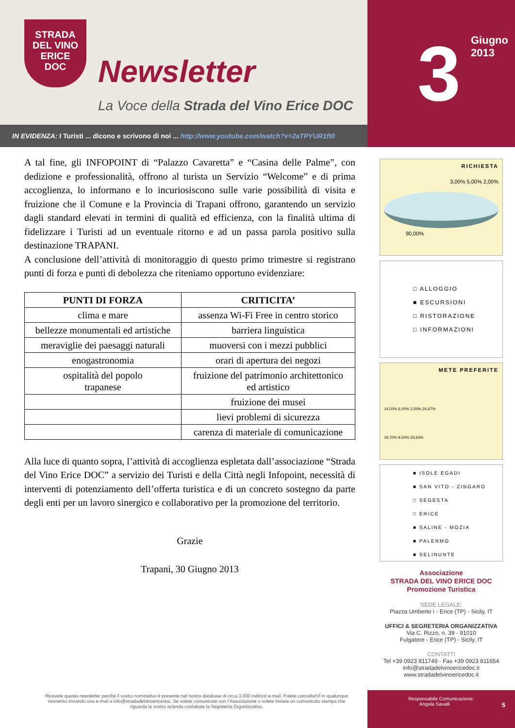STRADA
DEL VINO
ERICE
DOC
Newsletter
La Voce della Strada del Vino Erice DOC
IN EVIDENZA: I Turisti ... dicono e scrivono di noi ... http://www.youtube.com/watch?v=2aTPYUR1ft0
3
Giugno 2013
A tal fine, gli INFOPOINT di “Palazzo Cavaretta” e “Casina delle Palme”, con dedizione e professionalità, offrono al turista un Servizio “Welcome” e di prima accoglienza, lo informano e lo incuriosiscono sulle varie possibilità di visita e fruizione che il Comune e la Provincia di Trapani offrono, garantendo un servizio dagli standard elevati in termini di qualità ed efficienza, con la finalità ultima di fidelizzare i Turisti ad un eventuale ritorno e ad un passa parola positivo sulla destinazione TRAPANI.
A conclusione dell’attività di monitoraggio di questo primo trimestre si registrano punti di forza e punti di debolezza che riteniamo opportuno evidenziare:
| PUNTI DI FORZA | CRITICITA’ |
| --- | --- |
| clima e mare | assenza Wi-Fi Free in centro storico |
| bellezze monumentali ed artistiche | barriera linguistica |
| meraviglie dei paesaggi naturali | muoversi con i mezzi pubblici |
| enogastronomia | orari di apertura dei negozi |
| ospitalità del popolo trapanese | fruizione del patrimonio architettonico ed artistico |
| | fruizione dei musei |
| | lievi problemi di sicurezza |
| | carenza di materiale di comunicazione |
Alla luce di quanto sopra, l’attività di accoglienza espletata dall’associazione “Strada del Vino Erice DOC” a servizio dei Turisti e della Città negli Infopoint, necessità di interventi di potenziamento dell’offerta turistica e di un concreto sostegno da parte degli enti per un lavoro sinergico e collaborativo per la promozione del territorio.
Grazie
Trapani, 30 Giugno 2013
RICHIESTA
3,00% 5,00% 2,00%
90,00%
□ ALLOGGIO
■ ESCURSIONI
□ RISTORAZIONE
□ INFORMAZIONI
METE PREFERITE
14,50% 6,00% 2,00% 24,67%
19,70% 9,50% 23,63%
■ ISOLE EGADI
■ SAN VITO - ZINGARO
□ SEGESTA
□ ERICE
■ SALINE - MOZIA
■ PALERMO
■ SELINUNTE
Associazione
STRADA DEL VINO ERICE DOC
Promozione Turistica
SEDE LEGALE:
Piazza Umberto I - Erice (TP) - Sicily, IT
UFFICI & SEGRETERIA ORGANIZZATIVA
Via C. Rizzo, n. 39 - 91010
Fulgatore - Erice (TP) - Sicily, IT
CONTATTI
Tel +39 0923 811749 - Fax +39 0923 811654
info@stradadelvinoericedoc.it
www.stradadelvinoericedoc.it
Ricevete questa newsletter perchè il vostro nominativo è presente nel nostro database di circa 3.000 indirizzi e-mail. Potete cancellarVi in qualunque momento inviando una e-mail a info@stradadelvinoericedoc. Se volete comunicare con l’Associazione o volete inviare un comunicato stampa che riguarda la vostra azienda contattate la Segreteria Organizzativa.
Responsabile Comunicazione:
Angela Savalli 5